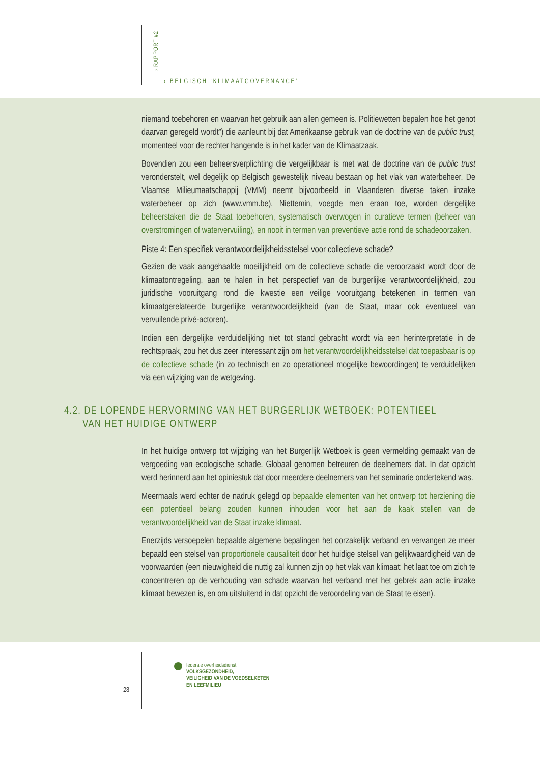› RAPPORT #2
› BELGISCH ‘KLIMAATGOVERNANCE’
niemand toebehoren en waarvan het gebruik aan allen gemeen is. Politiewetten bepalen hoe het genot daarvan geregeld wordt”) die aanleunt bij dat Amerikaanse gebruik van de doctrine van de public trust, momenteel voor de rechter hangende is in het kader van de Klimaatzaak.
Bovendien zou een beheersverplichting die vergelijkbaar is met wat de doctrine van de public trust veronderstelt, wel degelijk op Belgisch gewestelijk niveau bestaan op het vlak van waterbeheer. De Vlaamse Milieumaatschappij (VMM) neemt bijvoorbeeld in Vlaanderen diverse taken inzake waterbeheer op zich (www.vmm.be). Niettemin, voegde men eraan toe, worden dergelijke beheerstaken die de Staat toebehoren, systematisch overwogen in curatieve termen (beheer van overstromingen of watervervuiling), en nooit in termen van preventieve actie rond de schadeoorzaken.
Piste 4: Een specifiek verantwoordelijkheidsstelsel voor collectieve schade?
Gezien de vaak aangehaalde moeilijkheid om de collectieve schade die veroorzaakt wordt door de klimaatontregeling, aan te halen in het perspectief van de burgerlijke verantwoordelijkheid, zou juridische vooruitgang rond die kwestie een veilige vooruitgang betekenen in termen van klimaatgerelateerde burgerlijke verantwoordelijkheid (van de Staat, maar ook eventueel van vervuilende privé-actoren).
Indien een dergelijke verduidelijking niet tot stand gebracht wordt via een herinterpretatie in de rechtspraak, zou het dus zeer interessant zijn om het verantwoordelijkheidsstelsel dat toepasbaar is op de collectieve schade (in zo technisch en zo operationeel mogelijke bewoordingen) te verduidelijken via een wijziging van de wetgeving.
4.2. DE LOPENDE HERVORMING VAN HET BURGERLIJK WETBOEK: POTENTIEEL
VAN HET HUIDIGE ONTWERP
In het huidige ontwerp tot wijziging van het Burgerlijk Wetboek is geen vermelding gemaakt van de vergoeding van ecologische schade. Globaal genomen betreuren de deelnemers dat. In dat opzicht werd herinnerd aan het opiniestuk dat door meerdere deelnemers van het seminarie ondertekend was.
Meermaals werd echter de nadruk gelegd op bepaalde elementen van het ontwerp tot herziening die een potentieel belang zouden kunnen inhouden voor het aan de kaak stellen van de verantwoordelijkheid van de Staat inzake klimaat.
Enerzijds versoepelen bepaalde algemene bepalingen het oorzakelijk verband en vervangen ze meer bepaald een stelsel van proportionele causaliteit door het huidige stelsel van gelijkwaardigheid van de voorwaarden (een nieuwigheid die nuttig zal kunnen zijn op het vlak van klimaat: het laat toe om zich te concentreren op de verhouding van schade waarvan het verband met het gebrek aan actie inzake klimaat bewezen is, en om uitsluitend in dat opzicht de veroordeling van de Staat te eisen).
28
federale overheidsdienst
VOLKSGEZONDHEID,
VEILIGHEID VAN DE VOEDSELKETEN
EN LEEFMILIEU